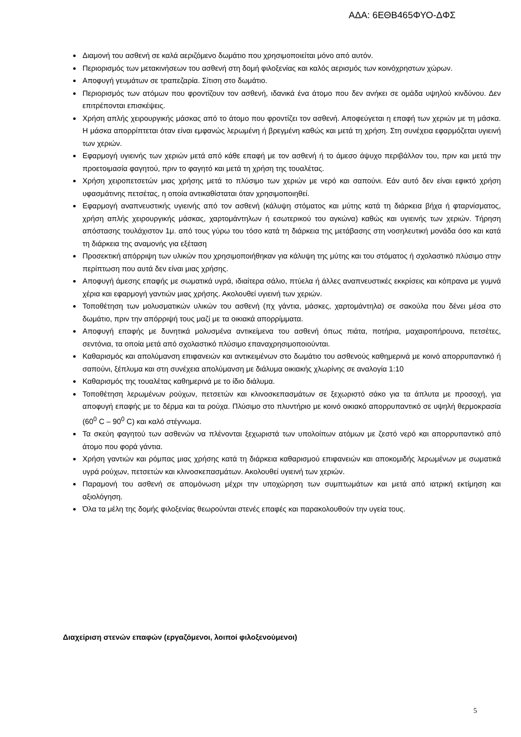ΑΔΑ: 6ΕΘΒ465ΦΥΟ-ΔΦΣ
Διαμονή του ασθενή σε καλά αεριζόμενο δωμάτιο που χρησιμοποιείται μόνο από αυτόν.
Περιορισμός των μετακινήσεων του ασθενή στη δομή φιλοξενίας και καλός αερισμός των κοινόχρηστων χώρων.
Αποφυγή γευμάτων σε τραπεζαρία. Σίτιση στο δωμάτιο.
Περιορισμός των ατόμων που φροντίζουν τον ασθενή, ιδανικά ένα άτομο που δεν ανήκει σε ομάδα υψηλού κινδύνου. Δεν επιτρέπονται επισκέψεις.
Χρήση απλής χειρουργικής μάσκας από το άτομο που φροντίζει τον ασθενή. Αποφεύγεται η επαφή των χεριών με τη μάσκα. Η μάσκα απορρίπτεται όταν είναι εμφανώς λερωμένη ή βρεγμένη καθώς και μετά τη χρήση. Στη συνέχεια εφαρμόζεται υγιεινή των χεριών.
Εφαρμογή υγιεινής των χεριών μετά από κάθε επαφή με τον ασθενή ή το άμεσο άψυχο περιβάλλον του, πριν και μετά την προετοιμασία φαγητού, πριν το φαγητό και μετά τη χρήση της τουαλέτας.
Χρήση χειροπετσετών μιας χρήσης μετά το πλύσιμο των χεριών με νερό και σαπούνι. Εάν αυτό δεν είναι εφικτό χρήση υφασμάτινης πετσέτας, η οποία αντικαθίσταται όταν χρησιμοποιηθεί.
Εφαρμογή αναπνευστικής υγιεινής από τον ασθενή (κάλυψη στόματος και μύτης κατά τη διάρκεια βήχα ή φταρνίσματος, χρήση απλής χειρουργικής μάσκας, χαρτομάντηλων ή εσωτερικού του αγκώνα) καθώς και υγιεινής των χεριών. Τήρηση απόστασης τουλάχιστον 1μ. από τους γύρω του τόσο κατά τη διάρκεια της μετάβασης στη νοσηλευτική μονάδα όσο και κατά τη διάρκεια της αναμονής για εξέταση
Προσεκτική απόρριψη των υλικών που χρησιμοποιήθηκαν για κάλυψη της μύτης και του στόματος ή σχολαστικό πλύσιμο στην περίπτωση που αυτά δεν είναι μιας χρήσης.
Αποφυγή άμεσης επαφής με σωματικά υγρά, ιδιαίτερα σάλιο, πτύελα ή άλλες αναπνευστικές εκκρίσεις και κόπρανα με γυμνά χέρια και εφαρμογή γαντιών μιας χρήσης. Ακολουθεί υγιεινή των χεριών.
Τοποθέτηση των μολυσματικών υλικών του ασθενή (πχ γάντια, μάσκες, χαρτομάντηλα) σε σακούλα που δένει μέσα στο δωμάτιο, πριν την απόρριψή τους μαζί με τα οικιακά απορρίμματα.
Αποφυγή επαφής με δυνητικά μολυσμένα αντικείμενα του ασθενή όπως πιάτα, ποτήρια, μαχαιροπήρουνα, πετσέτες, σεντόνια, τα οποία μετά από σχολαστικό πλύσιμο επαναχρησιμοποιούνται.
Καθαρισμός και απολύμανση επιφανειών και αντικειμένων στο δωμάτιο του ασθενούς καθημερινά με κοινό απορρυπαντικό ή σαπούνι, ξέπλυμα και στη συνέχεια απολύμανση με διάλυμα οικιακής χλωρίνης σε αναλογία 1:10
Καθαρισμός της τουαλέτας καθημερινά με το ίδιο διάλυμα.
Τοποθέτηση λερωμένων ρούχων, πετσετών και κλινοσκεπασμάτων σε ξεχωριστό σάκο για τα άπλυτα με προσοχή, για αποφυγή επαφής με το δέρμα και τα ρούχα. Πλύσιμο στο πλυντήριο με κοινό οικιακό απορρυπαντικό σε υψηλή θερμοκρασία (60<sup>0</sup> C – 90<sup>0</sup> C) και καλό στέγνωμα.
Τα σκεύη φαγητού των ασθενών να πλένονται ξεχωριστά των υπολοίπων ατόμων με ζεστό νερό και απορρυπαντικό από άτομο που φορά γάντια.
Χρήση γαντιών και ρόμπας μιας χρήσης κατά τη διάρκεια καθαρισμού επιφανειών και αποκομιδής λερωμένων με σωματικά υγρά ρούχων, πετσετών και κλινοσκεπασμάτων. Ακολουθεί υγιεινή των χεριών.
Παραμονή του ασθενή σε απομόνωση μέχρι την υποχώρηση των συμπτωμάτων και μετά από ιατρική εκτίμηση και αξιολόγηση.
Όλα τα μέλη της δομής φιλοξενίας θεωρούνται στενές επαφές και παρακολουθούν την υγεία τους.
Διαχείριση στενών επαφών (εργαζόμενοι, λοιποί φιλοξενούμενοι)
5